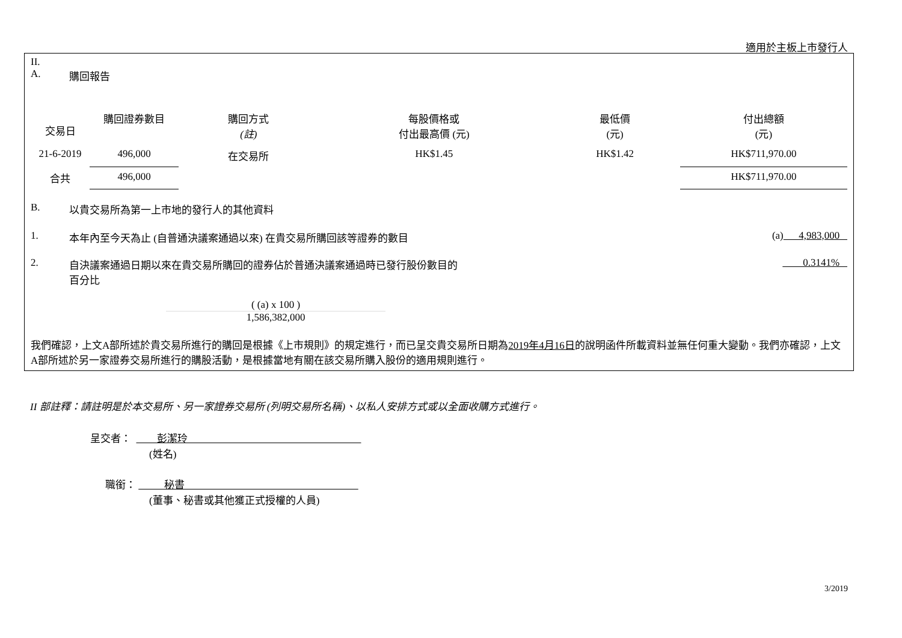適用於主板上市發行人
II.
A. 購回報告
| 交易日 | 購回證券數目 | 購回方式 (註) | 每股價格或 付出最高價 (元) | 最低價 (元) | 付出總額 (元) |
| --- | --- | --- | --- | --- | --- |
| 21-6-2019 | 496,000 | 在交易所 | HK$1.45 | HK$1.42 | HK$711,970.00 |
| 合共 | 496,000 | | | | HK$711,970.00 |
B. 以貴交易所為第一上市地的發行人的其他資料
1. 本年內至今天為止 (自普通決議案通過以來) 在貴交易所購回該等證券的數目 (a) 4,983,000
2. 自決議案通過日期以來在貴交易所購回的證券佔於普通決議案通過時已發行股份數目的
百分比 0.3141%
( (a) x 100 )
1,586,382,000
我們確認，上文A部所述於貴交易所進行的購回是根據《上市規則》的規定進行，而已呈交貴交易所日期為2019年4月16日的說明函件所載資料並無任何重大變動。我們亦確認，上文A部所述於另一家證券交易所進行的購股活動，是根據當地有關在該交易所購入股份的適用規則進行。
II 部註釋：請註明是於本交易所、另一家證券交易所 (列明交易所名稱)、以私人安排方式或以全面收購方式進行。
呈交者： 彭潔玲
(姓名)
職銜： 秘書
(董事、秘書或其他獲正式授權的人員)
3/2019